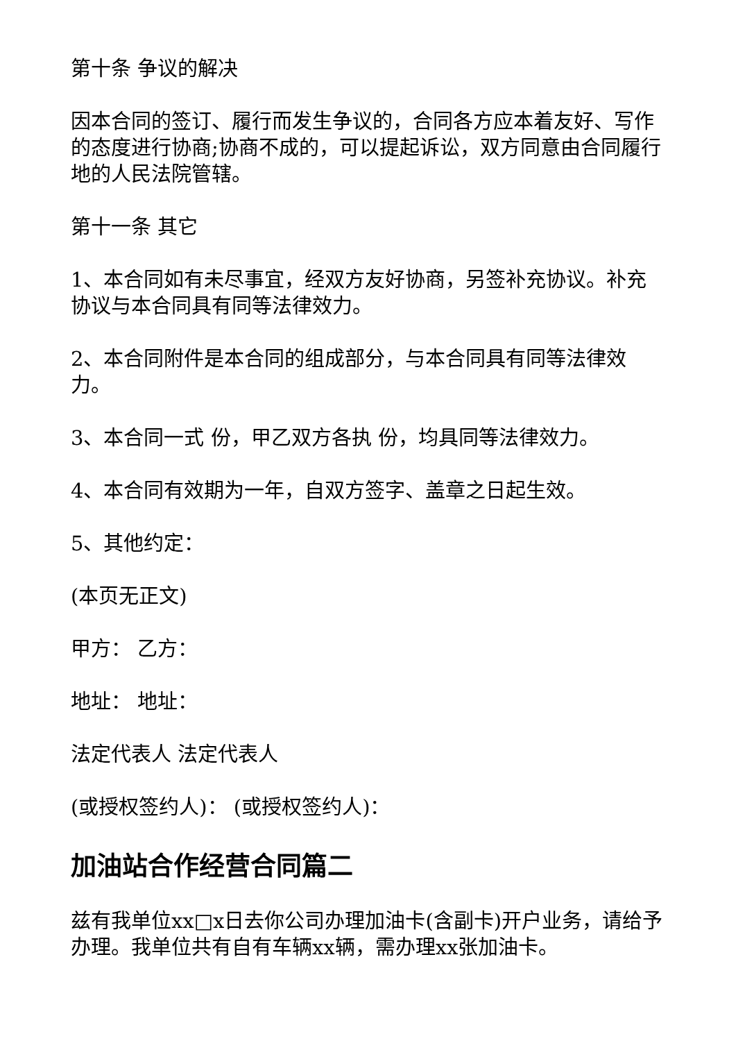第十条 争议的解决
因本合同的签订、履行而发生争议的，合同各方应本着友好、写作的态度进行协商;协商不成的，可以提起诉讼，双方同意由合同履行地的人民法院管辖。
第十一条 其它
1、本合同如有未尽事宜，经双方友好协商，另签补充协议。补充协议与本合同具有同等法律效力。
2、本合同附件是本合同的组成部分，与本合同具有同等法律效力。
3、本合同一式 份，甲乙双方各执 份，均具同等法律效力。
4、本合同有效期为一年，自双方签字、盖章之日起生效。
5、其他约定：
(本页无正文)
甲方： 乙方：
地址： 地址：
法定代表人 法定代表人
(或授权签约人)： (或授权签约人)：
加油站合作经营合同篇二
兹有我单位xx□x日去你公司办理加油卡(含副卡)开户业务，请给予办理。我单位共有自有车辆xx辆，需办理xx张加油卡。